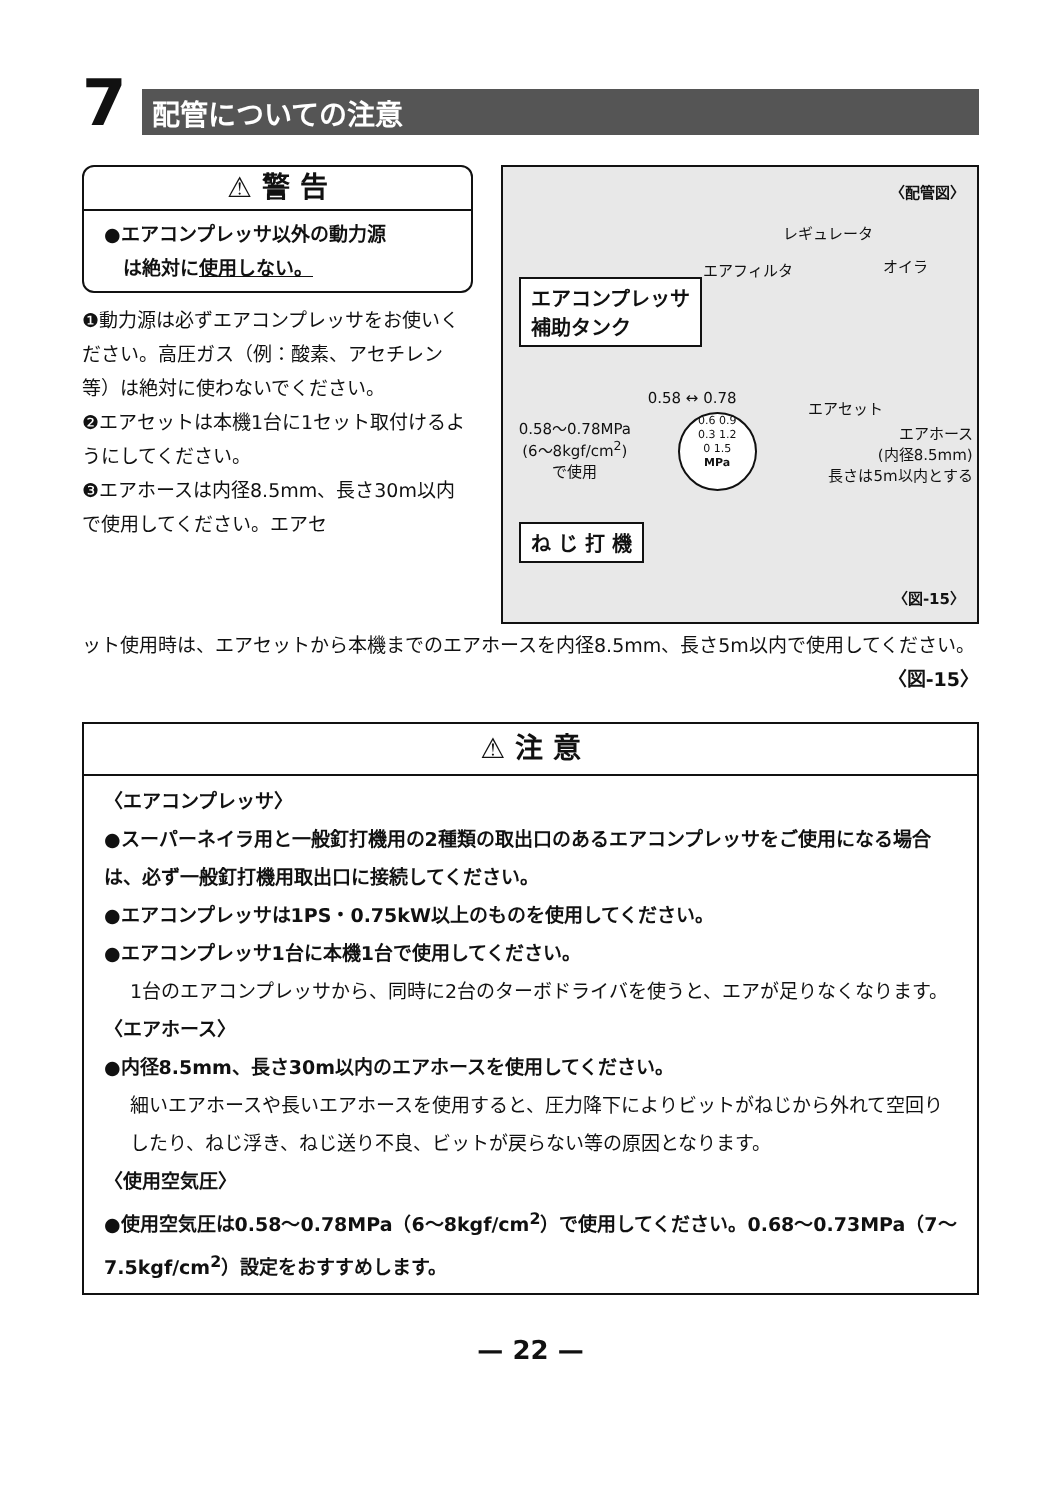7
配管についての注意
⚠ 警 告
●エアコンプレッサ以外の動力源
　は絶対に使用しない。
❶動力源は必ずエアコンプレッサをお使いください。高圧ガス（例：酸素、アセチレン等）は絶対に使わないでください。
❷エアセットは本機1台に1セット取付けるようにしてください。
❸エアホースは内径8.5mm、長さ30m以内で使用してください。エアセ
〈配管図〉
レギュレータ
エアフィルタ オイラ
エアコンプレッサ
補助タンク
0.58 ↔ 0.78
0.58〜0.78MPa
(6〜8kgf/cm<sup>2</sup>)
で使用
0.6 0.9
0.3 1.2
0 1.5
MPa
エアセット
エアホース
(内径8.5mm)
長さは5m以内とする
ね じ 打 機
〈図-15〉
ット使用時は、エアセットから本機までのエアホースを内径8.5mm、長さ5m以内で使用してください。 〈図-15〉
⚠ 注 意
〈エアコンプレッサ〉
●スーパーネイラ用と一般釘打機用の2種類の取出口のあるエアコンプレッサをご使用になる場合は、必ず一般釘打機用取出口に接続してください。
●エアコンプレッサは1PS・0.75kW以上のものを使用してください。
●エアコンプレッサ1台に本機1台で使用してください。
1台のエアコンプレッサから、同時に2台のターボドライバを使うと、エアが足りなくなります。
〈エアホース〉
●内径8.5mm、長さ30m以内のエアホースを使用してください。
細いエアホースや長いエアホースを使用すると、圧力降下によりビットがねじから外れて空回りしたり、ねじ浮き、ねじ送り不良、ビットが戻らない等の原因となります。
〈使用空気圧〉
●使用空気圧は0.58〜0.78MPa（6〜8kgf/cm<sup>2</sup>）で使用してください。0.68〜0.73MPa（7〜7.5kgf/cm<sup>2</sup>）設定をおすすめします。
— 22 —